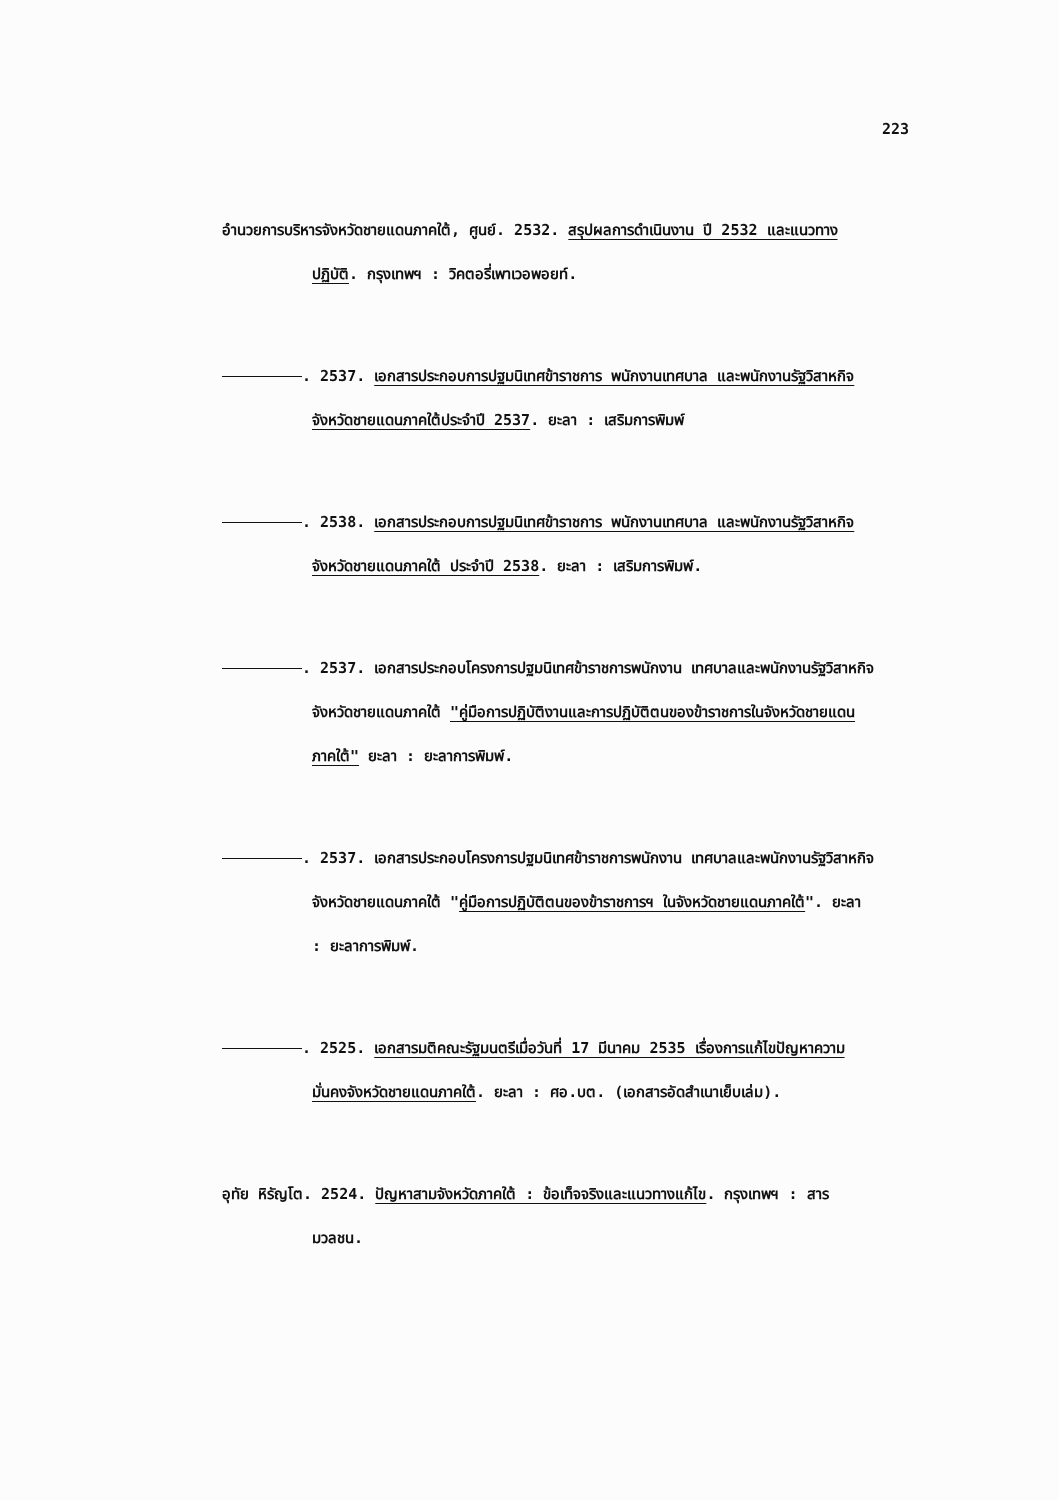223
อำนวยการบริหารจังหวัดชายแดนภาคใต้, ศูนย์. 2532. สรุปผลการดำเนินงาน ปี 2532 และแนวทางปฏิบัติ. กรุงเทพฯ : วิคตอรี่เพาเวอพอยท์.
. 2537. เอกสารประกอบการปฐมนิเทศข้าราชการ พนักงานเทศบาล และพนักงานรัฐวิสาหกิจจังหวัดชายแดนภาคใต้ประจำปี 2537. ยะลา : เสริมการพิมพ์
. 2538. เอกสารประกอบการปฐมนิเทศข้าราชการ พนักงานเทศบาล และพนักงานรัฐวิสาหกิจจังหวัดชายแดนภาคใต้ ประจำปี 2538. ยะลา : เสริมการพิมพ์.
. 2537. เอกสารประกอบโครงการปฐมนิเทศข้าราชการพนักงาน เทศบาลและพนักงานรัฐวิสาหกิจจังหวัดชายแดนภาคใต้ "คู่มือการปฏิบัติงานและการปฏิบัติตนของข้าราชการในจังหวัดชายแดนภาคใต้" ยะลา : ยะลาการพิมพ์.
. 2537. เอกสารประกอบโครงการปฐมนิเทศข้าราชการพนักงาน เทศบาลและพนักงานรัฐวิสาหกิจจังหวัดชายแดนภาคใต้ "คู่มือการปฏิบัติตนของข้าราชการฯ ในจังหวัดชายแดนภาคใต้". ยะลา : ยะลาการพิมพ์.
. 2525. เอกสารมติคณะรัฐมนตรีเมื่อวันที่ 17 มีนาคม 2535 เรื่องการแก้ไขปัญหาความมั่นคงจังหวัดชายแดนภาคใต้. ยะลา : ศอ.บต. (เอกสารอัดสำเนาเย็บเล่ม).
อุทัย หิรัญโต. 2524. ปัญหาสามจังหวัดภาคใต้ : ข้อเท็จจริงและแนวทางแก้ไข. กรุงเทพฯ : สารมวลชน.